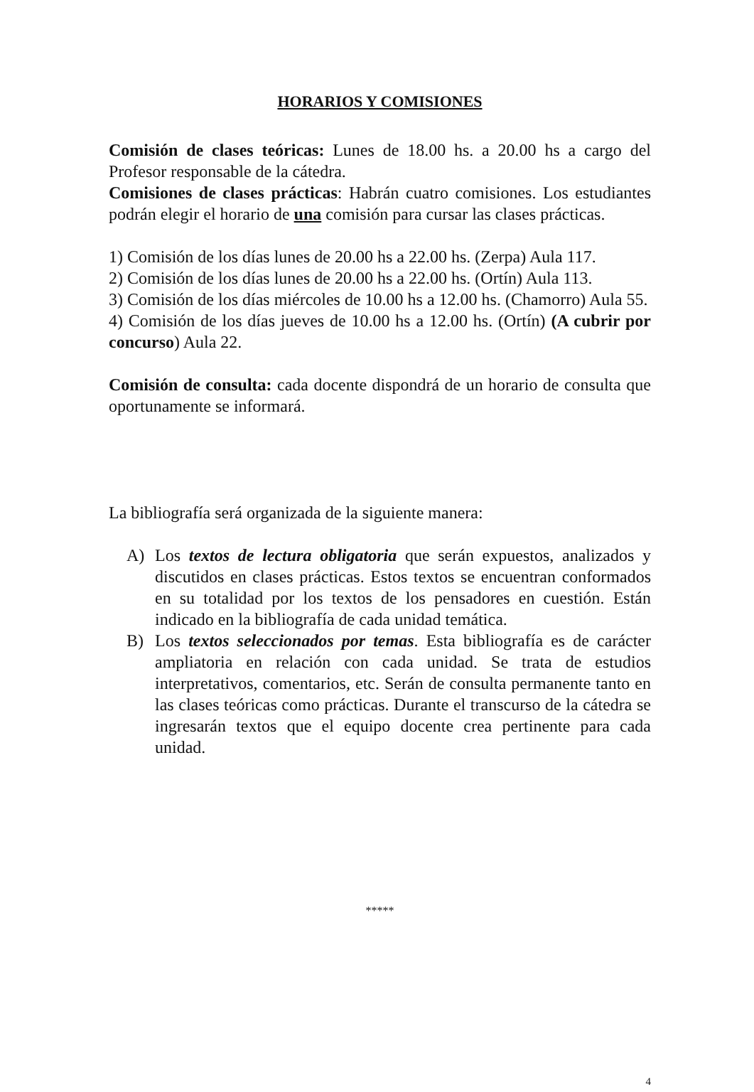HORARIOS Y COMISIONES
Comisión de clases teóricas: Lunes de 18.00 hs. a 20.00 hs a cargo del Profesor responsable de la cátedra.
Comisiones de clases prácticas: Habrán cuatro comisiones. Los estudiantes podrán elegir el horario de una comisión para cursar las clases prácticas.
1) Comisión de los días lunes de 20.00 hs a 22.00 hs. (Zerpa) Aula 117.
2) Comisión de los días lunes de 20.00 hs a 22.00 hs. (Ortín) Aula 113.
3) Comisión de los días miércoles de 10.00 hs a 12.00 hs. (Chamorro) Aula 55.
4) Comisión de los días jueves de 10.00 hs a 12.00 hs. (Ortín) (A cubrir por concurso) Aula 22.
Comisión de consulta: cada docente dispondrá de un horario de consulta que oportunamente se informará.
La bibliografía será organizada de la siguiente manera:
A) Los textos de lectura obligatoria que serán expuestos, analizados y discutidos en clases prácticas. Estos textos se encuentran conformados en su totalidad por los textos de los pensadores en cuestión. Están indicado en la bibliografía de cada unidad temática.
B) Los textos seleccionados por temas. Esta bibliografía es de carácter ampliatoria en relación con cada unidad. Se trata de estudios interpretativos, comentarios, etc. Serán de consulta permanente tanto en las clases teóricas como prácticas. Durante el transcurso de la cátedra se ingresarán textos que el equipo docente crea pertinente para cada unidad.
*****
4